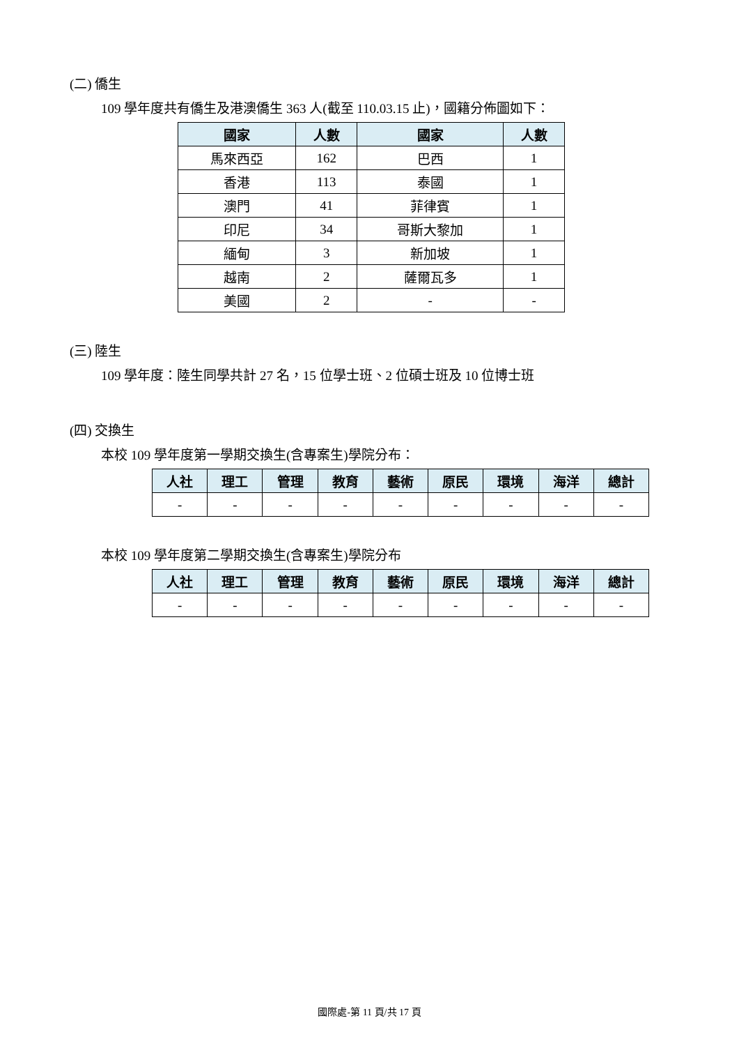(二) 僑生
109 學年度共有僑生及港澳僑生 363 人(截至 110.03.15 止)，國籍分佈圖如下：
| 國家 | 人數 | 國家 | 人數 |
| --- | --- | --- | --- |
| 馬來西亞 | 162 | 巴西 | 1 |
| 香港 | 113 | 泰國 | 1 |
| 澳門 | 41 | 菲律賓 | 1 |
| 印尼 | 34 | 哥斯大黎加 | 1 |
| 緬甸 | 3 | 新加坡 | 1 |
| 越南 | 2 | 薩爾瓦多 | 1 |
| 美國 | 2 | - | - |
(三) 陸生
109 學年度：陸生同學共計 27 名，15 位學士班、2 位碩士班及 10 位博士班
(四) 交換生
本校 109 學年度第一學期交換生(含專案生)學院分布：
| 人社 | 理工 | 管理 | 教育 | 藝術 | 原民 | 環境 | 海洋 | 總計 |
| --- | --- | --- | --- | --- | --- | --- | --- | --- |
| - | - | - | - | - | - | - | - | - |
本校 109 學年度第二學期交換生(含專案生)學院分布
| 人社 | 理工 | 管理 | 教育 | 藝術 | 原民 | 環境 | 海洋 | 總計 |
| --- | --- | --- | --- | --- | --- | --- | --- | --- |
| - | - | - | - | - | - | - | - | - |
國際處-第 11 頁/共 17 頁